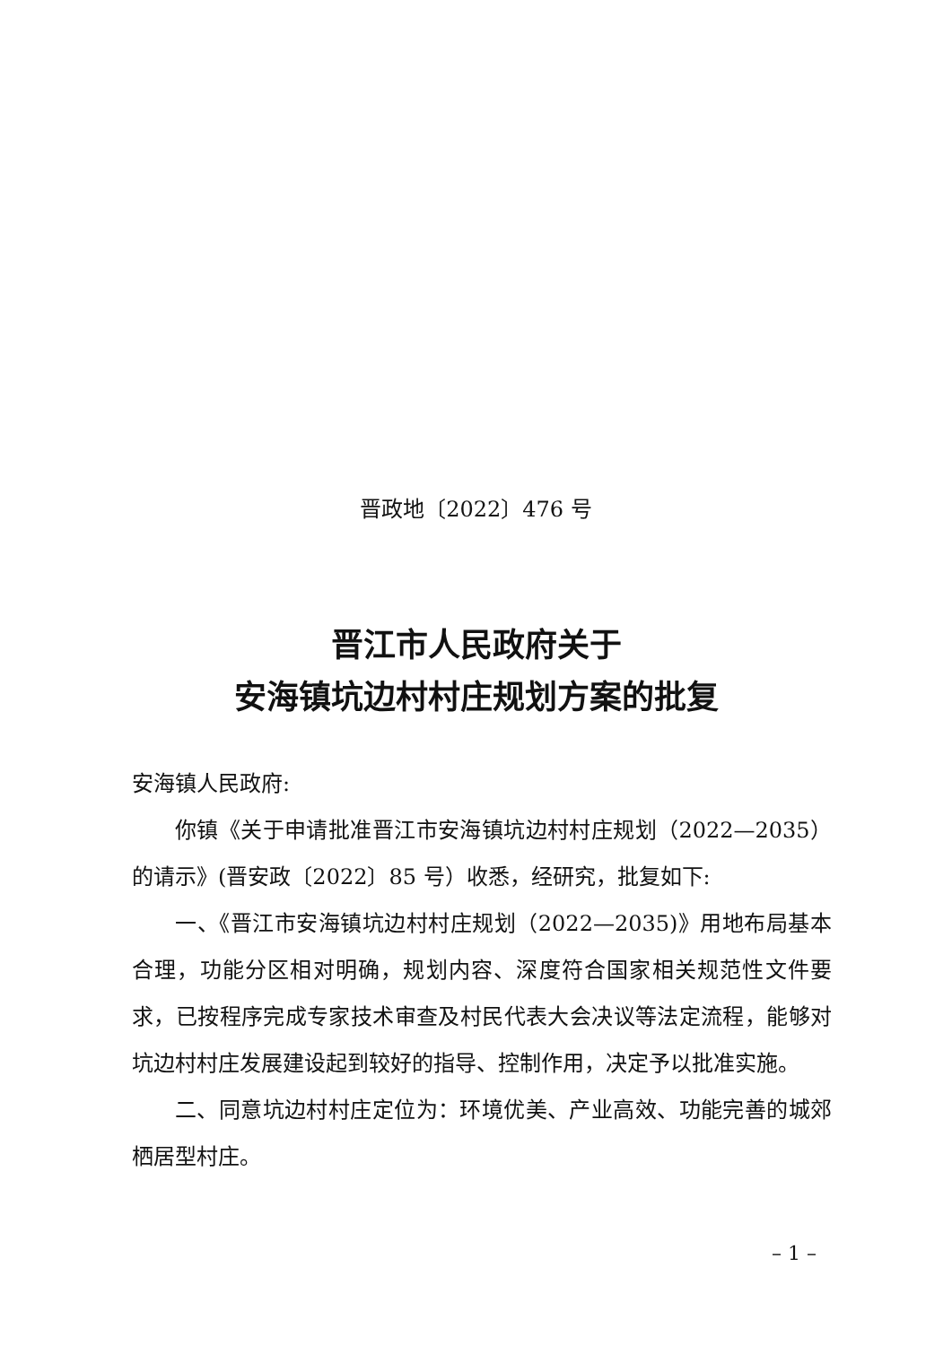晋政地〔2022〕476 号
晋江市人民政府关于
安海镇坑边村村庄规划方案的批复
安海镇人民政府:
你镇《关于申请批准晋江市安海镇坑边村村庄规划（2022—2035）的请示》(晋安政〔2022〕85 号）收悉，经研究，批复如下:
一、《晋江市安海镇坑边村村庄规划（2022—2035)》用地布局基本合理，功能分区相对明确，规划内容、深度符合国家相关规范性文件要求，已按程序完成专家技术审查及村民代表大会决议等法定流程，能够对坑边村村庄发展建设起到较好的指导、控制作用，决定予以批准实施。
二、同意坑边村村庄定位为：环境优美、产业高效、功能完善的城郊栖居型村庄。
– 1 –